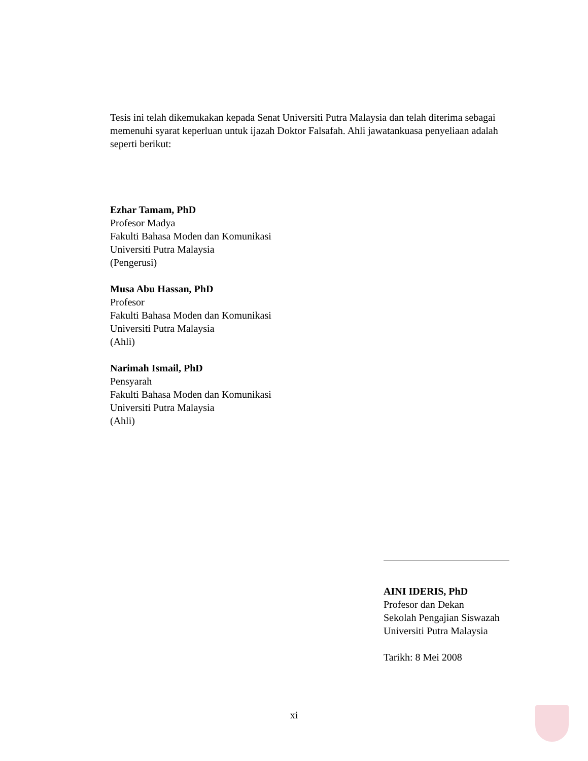Tesis ini telah dikemukakan kepada Senat Universiti Putra Malaysia dan telah diterima sebagai memenuhi syarat keperluan untuk ijazah Doktor Falsafah. Ahli jawatankuasa penyeliaan adalah seperti berikut:
Ezhar Tamam, PhD
Profesor Madya
Fakulti Bahasa Moden dan Komunikasi
Universiti Putra Malaysia
(Pengerusi)
Musa Abu Hassan, PhD
Profesor
Fakulti Bahasa Moden dan Komunikasi
Universiti Putra Malaysia
(Ahli)
Narimah Ismail, PhD
Pensyarah
Fakulti Bahasa Moden dan Komunikasi
Universiti Putra Malaysia
(Ahli)
AINI IDERIS, PhD
Profesor dan Dekan
Sekolah Pengajian Siswazah
Universiti Putra Malaysia
Tarikh: 8 Mei 2008
xi